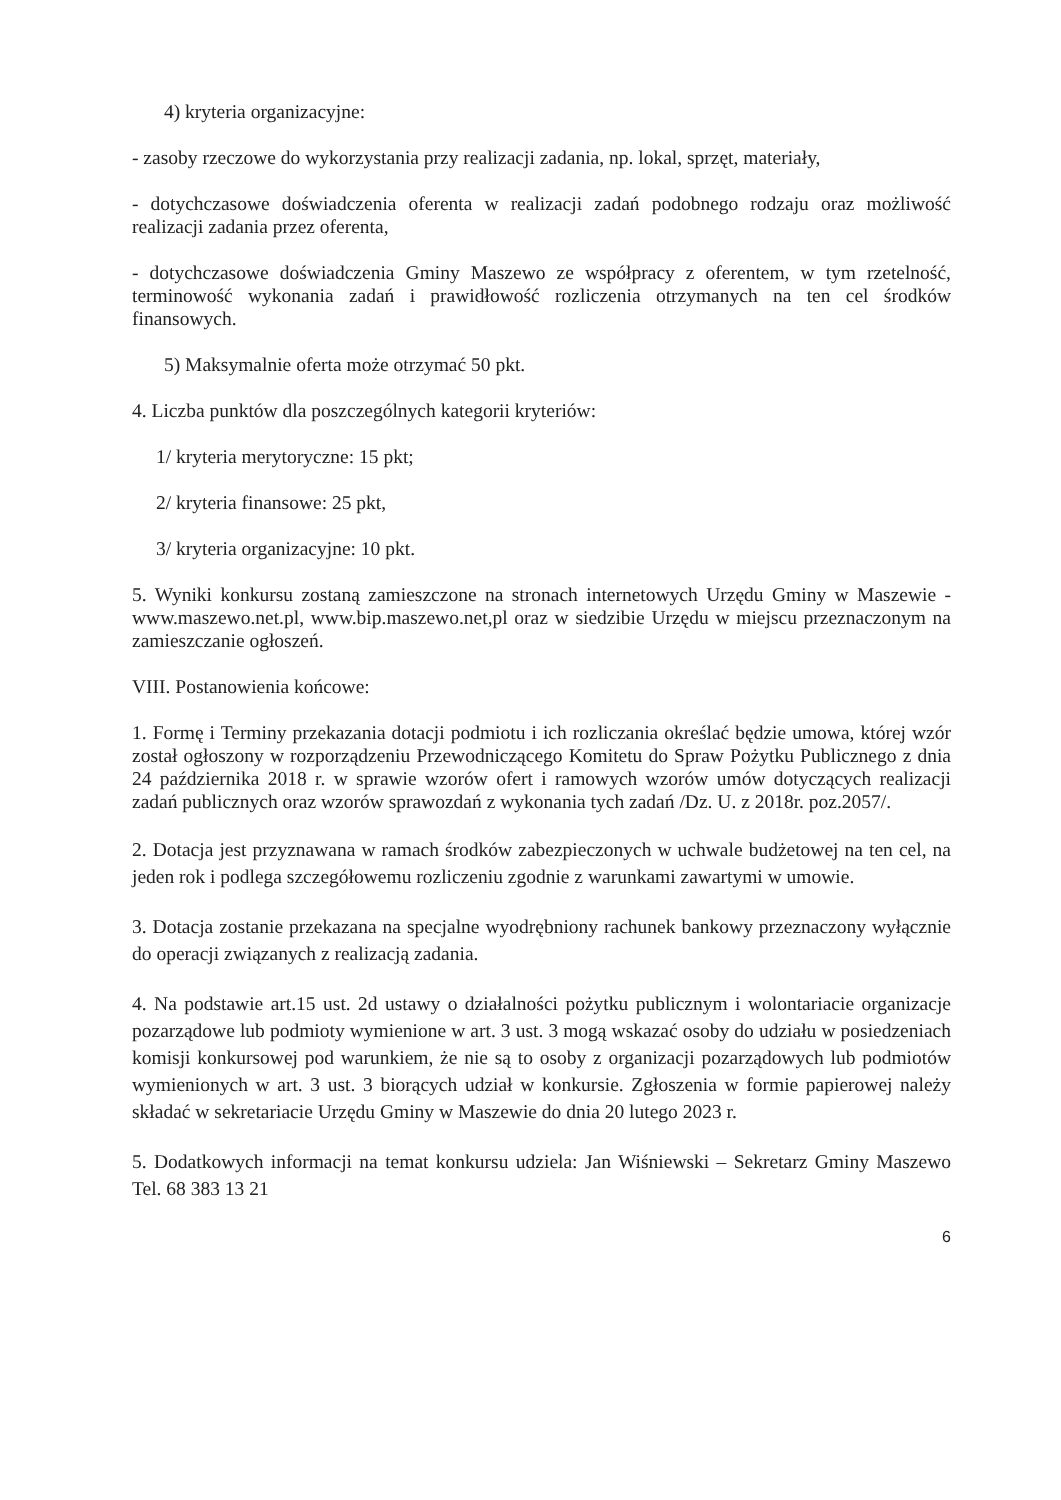4) kryteria organizacyjne:
- zasoby rzeczowe do wykorzystania przy realizacji zadania, np. lokal, sprzęt, materiały,
- dotychczasowe doświadczenia oferenta w realizacji zadań podobnego rodzaju oraz możliwość realizacji zadania przez oferenta,
- dotychczasowe doświadczenia Gminy Maszewo ze współpracy z oferentem, w tym rzetelność, terminowość wykonania zadań i prawidłowość rozliczenia otrzymanych na ten cel środków finansowych.
5) Maksymalnie oferta może otrzymać 50 pkt.
4. Liczba punktów dla poszczególnych kategorii kryteriów:
1/ kryteria merytoryczne: 15 pkt;
2/ kryteria finansowe: 25 pkt,
3/ kryteria organizacyjne: 10 pkt.
5. Wyniki konkursu zostaną zamieszczone na stronach internetowych Urzędu Gminy w Maszewie - www.maszewo.net.pl, www.bip.maszewo.net,pl oraz w siedzibie Urzędu w miejscu przeznaczonym na zamieszczanie ogłoszeń.
VIII. Postanowienia końcowe:
1. Formę i Terminy przekazania dotacji podmiotu i ich rozliczania określać będzie umowa, której wzór został ogłoszony w rozporządzeniu Przewodniczącego Komitetu do Spraw Pożytku Publicznego z dnia 24 października 2018 r. w sprawie wzorów ofert i ramowych wzorów umów dotyczących realizacji zadań publicznych oraz wzorów sprawozdań z wykonania tych zadań /Dz. U. z 2018r. poz.2057/.
2. Dotacja jest przyznawana w ramach środków zabezpieczonych w uchwale budżetowej na ten cel, na jeden rok i podlega szczegółowemu rozliczeniu zgodnie z warunkami zawartymi w umowie.
3. Dotacja zostanie przekazana na specjalne wyodrębniony rachunek bankowy przeznaczony wyłącznie do operacji związanych z realizacją zadania.
4. Na podstawie art.15 ust. 2d ustawy o działalności pożytku publicznym i wolontariacie organizacje pozarządowe lub podmioty wymienione w art. 3 ust. 3 mogą wskazać osoby do udziału w posiedzeniach komisji konkursowej pod warunkiem, że nie są to osoby z organizacji pozarządowych lub podmiotów wymienionych w art. 3 ust. 3 biorących udział w konkursie. Zgłoszenia w formie papierowej należy składać w sekretariacie Urzędu Gminy w Maszewie do dnia 20 lutego 2023 r.
5. Dodatkowych informacji na temat konkursu udziela: Jan Wiśniewski – Sekretarz Gminy Maszewo Tel. 68 383 13 21
6